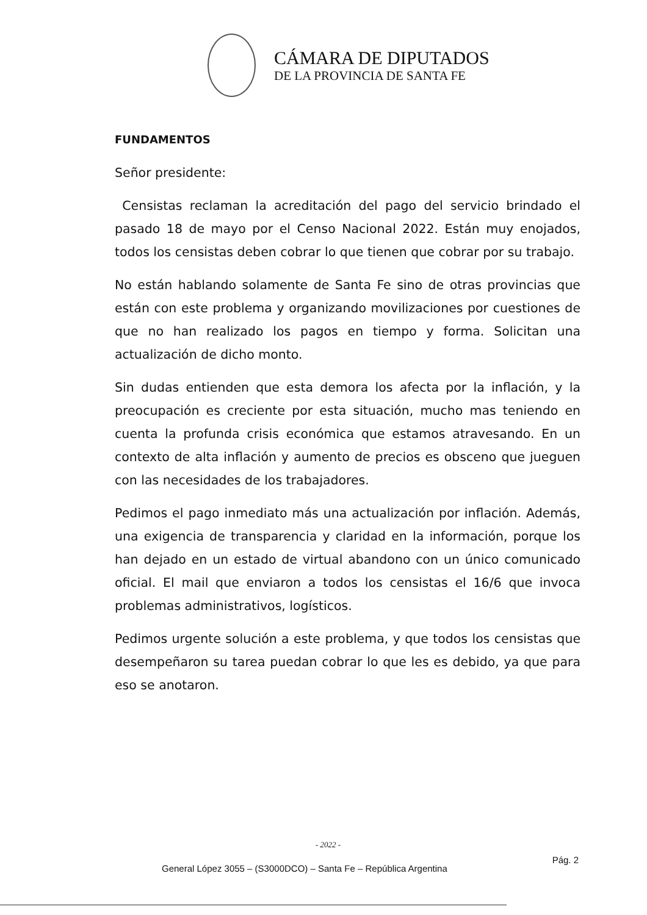CÁMARA DE DIPUTADOS
DE LA PROVINCIA DE SANTA FE
FUNDAMENTOS
Señor presidente:
Censistas reclaman la acreditación del pago del servicio brindado el pasado 18 de mayo por el Censo Nacional 2022. Están muy enojados, todos los censistas deben cobrar lo que tienen que cobrar por su trabajo.
No están hablando solamente de Santa Fe sino de otras provincias que están con este problema y organizando movilizaciones por cuestiones de que no han realizado los pagos en tiempo y forma. Solicitan una actualización de dicho monto.
Sin dudas entienden que esta demora los afecta por la inflación, y la preocupación es creciente por esta situación, mucho mas teniendo en cuenta la profunda crisis económica que estamos atravesando. En un contexto de alta inflación y aumento de precios es obsceno que jueguen con las necesidades de los trabajadores.
Pedimos el pago inmediato más una actualización por inflación. Además, una exigencia de transparencia y claridad en la información, porque los han dejado en un estado de virtual abandono con un único comunicado oficial. El mail que enviaron a todos los censistas el 16/6 que invoca problemas administrativos, logísticos.
Pedimos urgente solución a este problema, y que todos los censistas que desempeñaron su tarea puedan cobrar lo que les es debido, ya que para eso se anotaron.
- 2022 -
General López 3055 – (S3000DCO) – Santa Fe – República Argentina Pág. 2